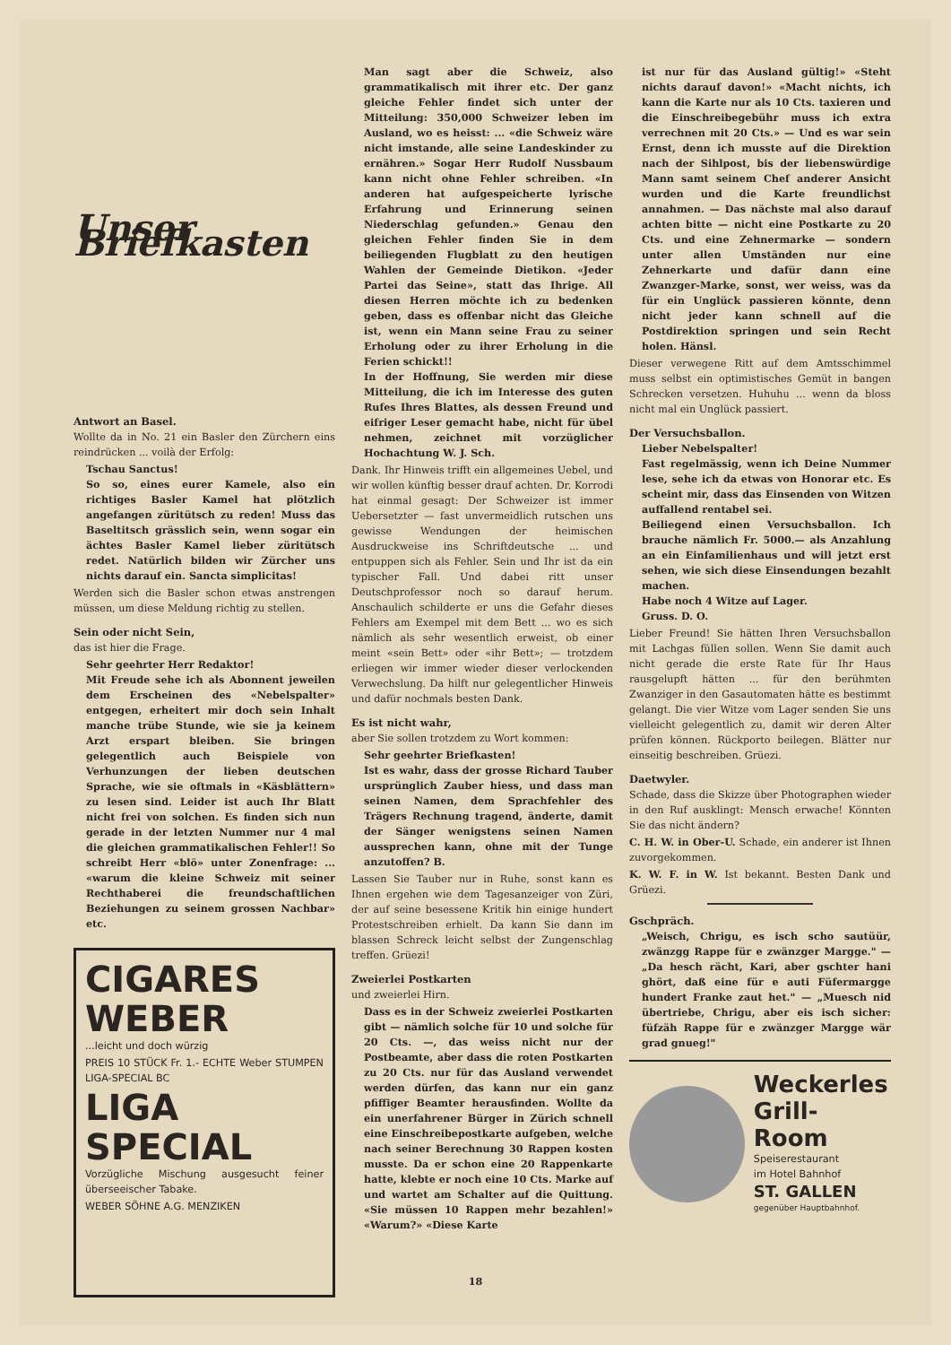Unser Briefkasten
Antwort an Basel.
Wollte da in No. 21 ein Basler den Zürchern eins reindrücken ... voilà der Erfolg:
Tschau Sanctus!
So so, eines eurer Kamele, also ein richtiges Basler Kamel hat plötzlich angefangen züritütsch zu reden! Muss das Baseltitsch grässlich sein, wenn sogar ein ächtes Basler Kamel lieber züritütsch redet. Natürlich bilden wir Zürcher uns nichts darauf ein. Sancta simplicitas!
Werden sich die Basler schon etwas anstrengen müssen, um diese Meldung richtig zu stellen.
Sein oder nicht Sein,
das ist hier die Frage.
Sehr geehrter Herr Redaktor!
Mit Freude sehe ich als Abonnent jeweilen dem Erscheinen des «Nebelspalter» entgegen, erheitert mir doch sein Inhalt manche trübe Stunde, wie sie ja keinem Arzt erspart bleiben. Sie bringen gelegentlich auch Beispiele von Verhunzungen der lieben deutschen Sprache, wie sie oftmals in «Käsblättern» zu lesen sind. Leider ist auch Ihr Blatt nicht frei von solchen. Es finden sich nun gerade in der letzten Nummer nur 4 mal die gleichen grammatikalischen Fehler!! So schreibt Herr «blö» unter Zonenfrage: ... «warum die kleine Schweiz mit seiner Rechthaberei die freundschaftlichen Beziehungen zu seinem grossen Nachbar» etc.
CIGARES
WEBER
...leicht und doch würzig
PREIS 10 STÜCK Fr. 1.- ECHTE Weber STUMPEN LIGA-SPECIAL BC
LIGA
SPECIAL
Vorzügliche Mischung ausgesucht feiner überseeischer Tabake.
WEBER SÖHNE A.G. MENZIKEN
Man sagt aber die Schweiz, also grammatikalisch mit ihrer etc. Der ganz gleiche Fehler findet sich unter der Mitteilung: 350,000 Schweizer leben im Ausland, wo es heisst: ... «die Schweiz wäre nicht imstande, alle seine Landeskinder zu ernähren.» Sogar Herr Rudolf Nussbaum kann nicht ohne Fehler schreiben. «In anderen hat aufgespeicherte lyrische Erfahrung und Erinnerung seinen Niederschlag gefunden.» Genau den gleichen Fehler finden Sie in dem beiliegenden Flugblatt zu den heutigen Wahlen der Gemeinde Dietikon. «Jeder Partei das Seine», statt das Ihrige. All diesen Herren möchte ich zu bedenken geben, dass es offenbar nicht das Gleiche ist, wenn ein Mann seine Frau zu seiner Erholung oder zu ihrer Erholung in die Ferien schickt!!
In der Hoffnung, Sie werden mir diese Mitteilung, die ich im Interesse des guten Rufes Ihres Blattes, als dessen Freund und eifriger Leser gemacht habe, nicht für übel nehmen, zeichnet mit vorzüglicher Hochachtung W. J. Sch.
Dank. Ihr Hinweis trifft ein allgemeines Uebel, und wir wollen künftig besser drauf achten. Dr. Korrodi hat einmal gesagt: Der Schweizer ist immer Uebersetzter — fast unvermeidlich rutschen uns gewisse Wendungen der heimischen Ausdruckweise ins Schriftdeutsche ... und entpuppen sich als Fehler. Sein und Ihr ist da ein typischer Fall. Und dabei ritt unser Deutschprofessor noch so darauf herum. Anschaulich schilderte er uns die Gefahr dieses Fehlers am Exempel mit dem Bett ... wo es sich nämlich als sehr wesentlich erweist, ob einer meint «sein Bett» oder «ihr Bett»; — trotzdem erliegen wir immer wieder dieser verlockenden Verwechslung. Da hilft nur gelegentlicher Hinweis und dafür nochmals besten Dank.
Es ist nicht wahr,
aber Sie sollen trotzdem zu Wort kommen:
Sehr geehrter Briefkasten!
Ist es wahr, dass der grosse Richard Tauber ursprünglich Zauber hiess, und dass man seinen Namen, dem Sprachfehler des Trägers Rechnung tragend, änderte, damit der Sänger wenigstens seinen Namen aussprechen kann, ohne mit der Tunge anzutoffen? B.
Lassen Sie Tauber nur in Ruhe, sonst kann es Ihnen ergehen wie dem Tagesanzeiger von Züri, der auf seine besessene Kritik hin einige hundert Protestschreiben erhielt. Da kann Sie dann im blassen Schreck leicht selbst der Zungenschlag treffen. Grüezi!
Zweierlei Postkarten
und zweierlei Hirn.
Dass es in der Schweiz zweierlei Postkarten gibt — nämlich solche für 10 und solche für 20 Cts. —, das weiss nicht nur der Postbeamte, aber dass die roten Postkarten zu 20 Cts. nur für das Ausland verwendet werden dürfen, das kann nur ein ganz pfiffiger Beamter herausfinden. Wollte da ein unerfahrener Bürger in Zürich schnell eine Einschreibepostkarte aufgeben, welche nach seiner Berechnung 30 Rappen kosten musste. Da er schon eine 20 Rappenkarte hatte, klebte er noch eine 10 Cts. Marke auf und wartet am Schalter auf die Quittung. «Sie müssen 10 Rappen mehr bezahlen!» «Warum?» «Diese Karte
ist nur für das Ausland gültig!» «Steht nichts darauf davon!» «Macht nichts, ich kann die Karte nur als 10 Cts. taxieren und die Einschreibegebühr muss ich extra verrechnen mit 20 Cts.» — Und es war sein Ernst, denn ich musste auf die Direktion nach der Sihlpost, bis der liebenswürdige Mann samt seinem Chef anderer Ansicht wurden und die Karte freundlichst annahmen. — Das nächste mal also darauf achten bitte — nicht eine Postkarte zu 20 Cts. und eine Zehnermarke — sondern unter allen Umständen nur eine Zehnerkarte und dafür dann eine Zwanzger-Marke, sonst, wer weiss, was da für ein Unglück passieren könnte, denn nicht jeder kann schnell auf die Postdirektion springen und sein Recht holen. Hänsl.
Dieser verwegene Ritt auf dem Amtsschimmel muss selbst ein optimistisches Gemüt in bangen Schrecken versetzen. Huhuhu ... wenn da bloss nicht mal ein Unglück passiert.
Der Versuchsballon.
Lieber Nebelspalter!
Fast regelmässig, wenn ich Deine Nummer lese, sehe ich da etwas von Honorar etc. Es scheint mir, dass das Einsenden von Witzen auffallend rentabel sei.
Beiliegend einen Versuchsballon. Ich brauche nämlich Fr. 5000.— als Anzahlung an ein Einfamilienhaus und will jetzt erst sehen, wie sich diese Einsendungen bezahlt machen.
Habe noch 4 Witze auf Lager.
Gruss. D. O.
Lieber Freund! Sie hätten Ihren Versuchsballon mit Lachgas füllen sollen. Wenn Sie damit auch nicht gerade die erste Rate für Ihr Haus rausgelupft hätten ... für den berühmten Zwanziger in den Gasautomaten hätte es bestimmt gelangt. Die vier Witze vom Lager senden Sie uns vielleicht gelegentlich zu, damit wir deren Alter prüfen können. Rückporto beilegen. Blätter nur einseitig beschreiben. Grüezi.
Daetwyler.
Schade, dass die Skizze über Photographen wieder in den Ruf ausklingt: Mensch erwache! Könnten Sie das nicht ändern?
C. H. W. in Ober-U. Schade, ein anderer ist Ihnen zuvorgekommen.
K. W. F. in W. Ist bekannt. Besten Dank und Grüezi.
Gschpräch.
„Weisch, Chrigu, es isch scho sautüür, zwänzgg Rappe für e zwänzger Margge." — „Da hesch rächt, Kari, aber gschter hani ghört, daß eine für e auti Füfermargge hundert Franke zaut het." — „Muesch nid übertriebe, Chrigu, aber eis isch sicher: füfzäh Rappe für e zwänzger Margge wär grad gnueg!"
Weckerles
Grill-Room
Speiserestaurant
im Hotel Bahnhof
ST. GALLEN
gegenüber Hauptbahnhof.
18